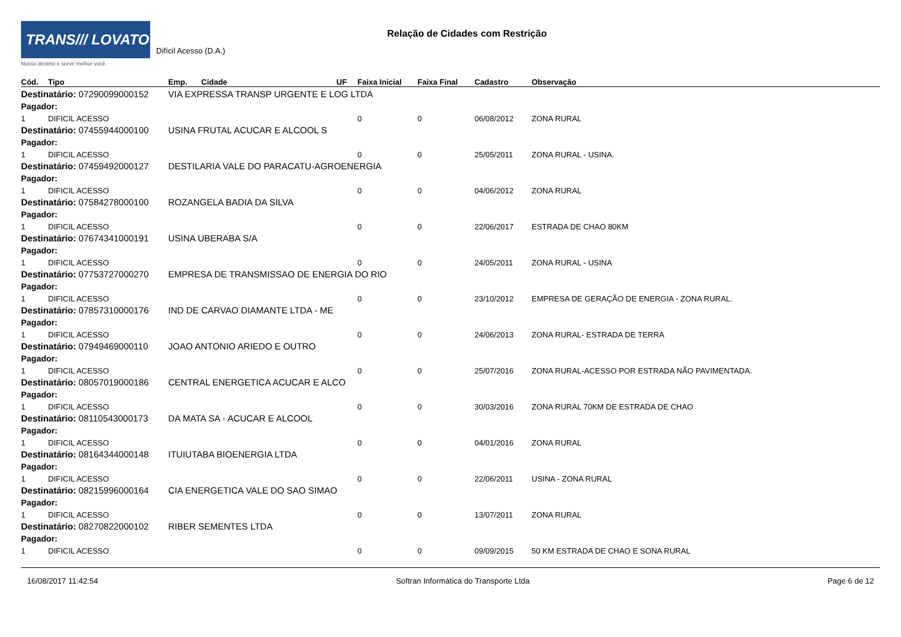TRANS/// LOVATO
Nosso destino é servir melhor você.
Relação de Cidades com Restrição
Difícil Acesso (D.A.)
| Cód. | Tipo | Emp. | Cidade | UF | Faixa Inicial | Faixa Final | Cadastro | Observação |
| --- | --- | --- | --- | --- | --- | --- | --- | --- |
| Destinatário: 07290099000152 | | VIA EXPRESSA TRANSP URGENTE E LOG LTDA | | | | | | |
| Pagador: | | | | | | | | |
| 1 | DIFICIL ACESSO | | | | 0 | 0 | 06/08/2012 | ZONA RURAL |
| Destinatário: 07455944000100 | | USINA FRUTAL ACUCAR E ALCOOL S | | | | | | |
| Pagador: | | | | | | | | |
| 1 | DIFICIL ACESSO | | | | 0 | 0 | 25/05/2011 | ZONA RURAL - USINA. |
| Destinatário: 07459492000127 | | DESTILARIA VALE DO PARACATU-AGROENERGIA | | | | | | |
| Pagador: | | | | | | | | |
| 1 | DIFICIL ACESSO | | | | 0 | 0 | 04/06/2012 | ZONA RURAL |
| Destinatário: 07584278000100 | | ROZANGELA BADIA DA SILVA | | | | | | |
| Pagador: | | | | | | | | |
| 1 | DIFICIL ACESSO | | | | 0 | 0 | 22/06/2017 | ESTRADA DE CHAO 80KM |
| Destinatário: 07674341000191 | | USINA UBERABA S/A | | | | | | |
| Pagador: | | | | | | | | |
| 1 | DIFICIL ACESSO | | | | 0 | 0 | 24/05/2011 | ZONA RURAL - USINA |
| Destinatário: 07753727000270 | | EMPRESA DE TRANSMISSAO DE ENERGIA DO RIO | | | | | | |
| Pagador: | | | | | | | | |
| 1 | DIFICIL ACESSO | | | | 0 | 0 | 23/10/2012 | EMPRESA DE GERAÇÃO DE ENERGIA - ZONA RURAL. |
| Destinatário: 07857310000176 | | IND DE CARVAO DIAMANTE LTDA - ME | | | | | | |
| Pagador: | | | | | | | | |
| 1 | DIFICIL ACESSO | | | | 0 | 0 | 24/06/2013 | ZONA RURAL- ESTRADA DE TERRA |
| Destinatário: 07949469000110 | | JOAO ANTONIO ARIEDO E OUTRO | | | | | | |
| Pagador: | | | | | | | | |
| 1 | DIFICIL ACESSO | | | | 0 | 0 | 25/07/2016 | ZONA RURAL-ACESSO POR ESTRADA NÃO PAVIMENTADA. |
| Destinatário: 08057019000186 | | CENTRAL ENERGETICA ACUCAR E ALCO | | | | | | |
| Pagador: | | | | | | | | |
| 1 | DIFICIL ACESSO | | | | 0 | 0 | 30/03/2016 | ZONA RURAL 70KM DE ESTRADA DE CHAO |
| Destinatário: 08110543000173 | | DA MATA SA - ACUCAR E ALCOOL | | | | | | |
| Pagador: | | | | | | | | |
| 1 | DIFICIL ACESSO | | | | 0 | 0 | 04/01/2016 | ZONA RURAL |
| Destinatário: 08164344000148 | | ITUIUTABA BIOENERGIA LTDA | | | | | | |
| Pagador: | | | | | | | | |
| 1 | DIFICIL ACESSO | | | | 0 | 0 | 22/06/2011 | USINA - ZONA RURAL |
| Destinatário: 08215996000164 | | CIA ENERGETICA VALE DO SAO SIMAO | | | | | | |
| Pagador: | | | | | | | | |
| 1 | DIFICIL ACESSO | | | | 0 | 0 | 13/07/2011 | ZONA RURAL |
| Destinatário: 08270822000102 | | RIBER SEMENTES LTDA | | | | | | |
| Pagador: | | | | | | | | |
| 1 | DIFICIL ACESSO | | | | 0 | 0 | 09/09/2015 | 50 KM ESTRADA DE CHAO E SONA RURAL |
16/08/2017 11:42:54 Softran Informática do Transporte Ltda Page 6 de 12